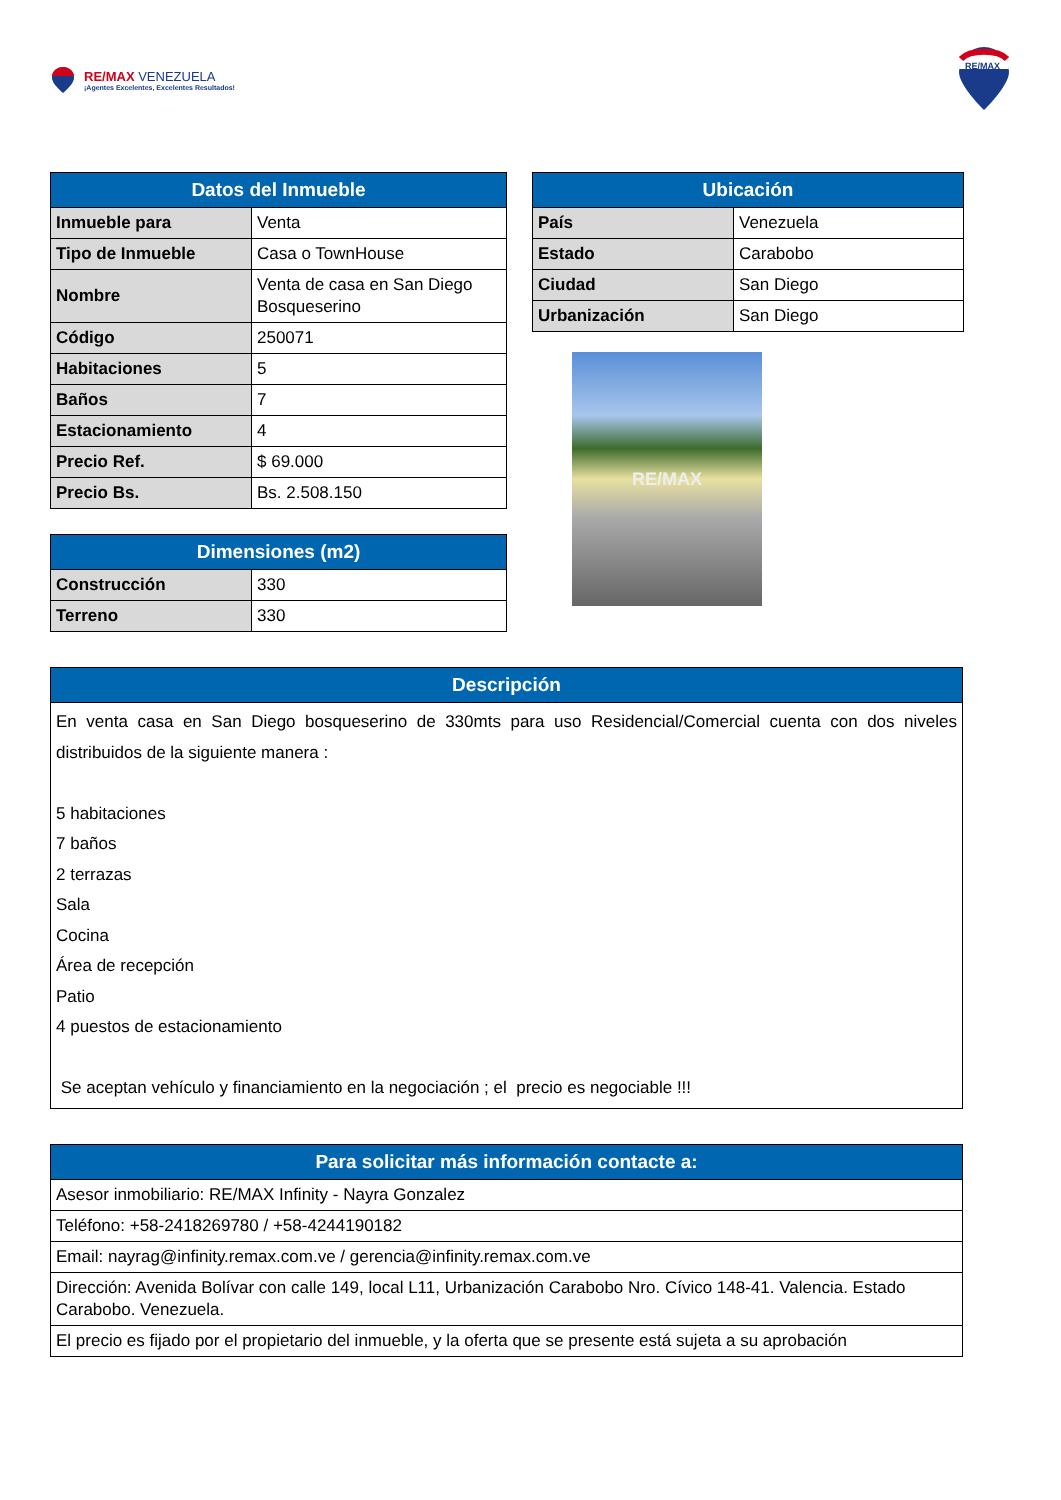RE/MAX VENEZUELA
¡Agentes Excelentes, Excelentes Resultados!
RE/MAX
| Datos del Inmueble | |
| --- | --- |
| Inmueble para | Venta |
| Tipo de Inmueble | Casa o TownHouse |
| Nombre | Venta de casa en San Diego Bosqueserino |
| Código | 250071 |
| Habitaciones | 5 |
| Baños | 7 |
| Estacionamiento | 4 |
| Precio Ref. | $ 69.000 |
| Precio Bs. | Bs. 2.508.150 |
| Dimensiones (m2) | |
| --- | --- |
| Construcción | 330 |
| Terreno | 330 |
| Ubicación | |
| --- | --- |
| País | Venezuela |
| Estado | Carabobo |
| Ciudad | San Diego |
| Urbanización | San Diego |
RE/MAX
| Descripción |
| --- |
| En venta casa en San Diego bosqueserino de 330mts para uso Residencial/Comercial cuenta con dos niveles distribuidos de la siguiente manera : 5 habitaciones 7 baños 2 terrazas Sala Cocina Área de recepción Patio 4 puestos de estacionamiento Se aceptan vehículo y financiamiento en la negociación ; el precio es negociable !!! |
| Para solicitar más información contacte a: |
| --- |
| Asesor inmobiliario: RE/MAX Infinity - Nayra Gonzalez |
| Teléfono: +58-2418269780 / +58-4244190182 |
| Email: nayrag@infinity.remax.com.ve / gerencia@infinity.remax.com.ve |
| Dirección: Avenida Bolívar con calle 149, local L11, Urbanización Carabobo Nro. Cívico 148-41. Valencia. Estado Carabobo. Venezuela. |
| El precio es fijado por el propietario del inmueble, y la oferta que se presente está sujeta a su aprobación |